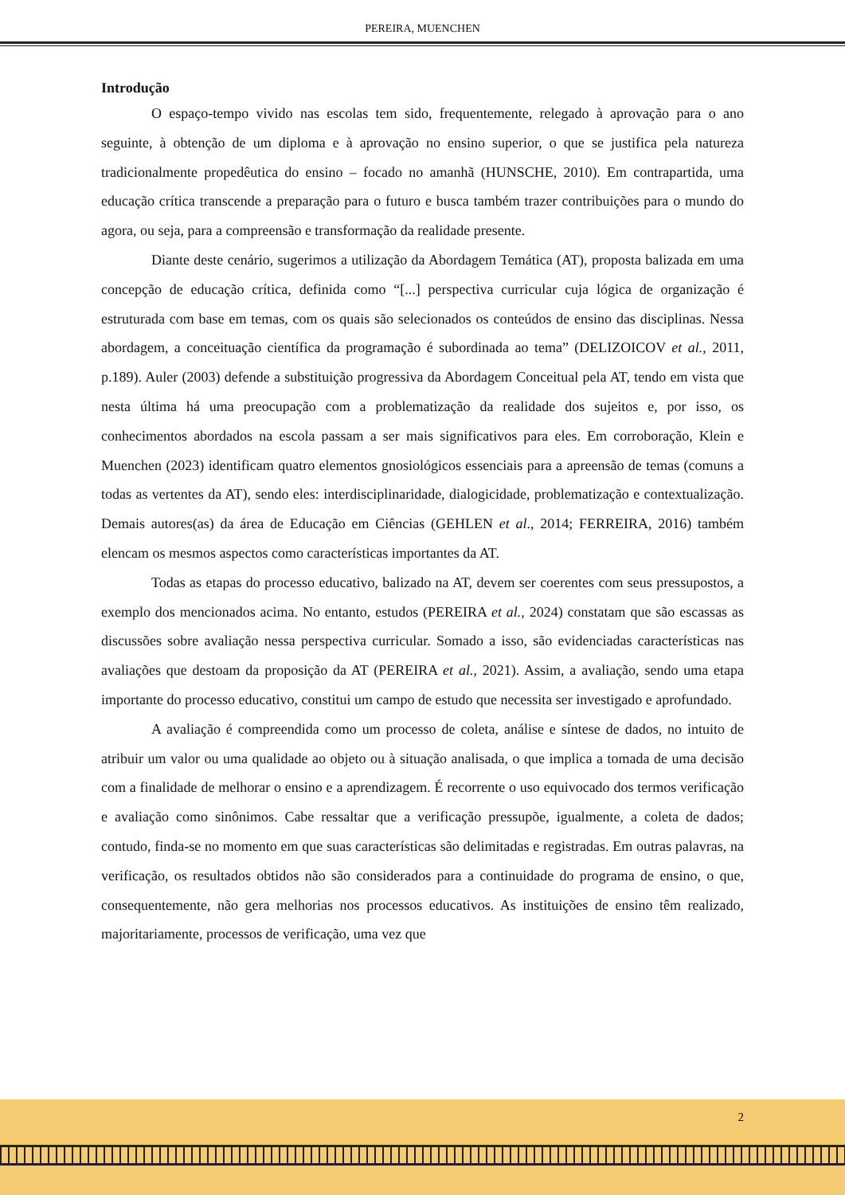PEREIRA, MUENCHEN
Introdução
O espaço-tempo vivido nas escolas tem sido, frequentemente, relegado à aprovação para o ano seguinte, à obtenção de um diploma e à aprovação no ensino superior, o que se justifica pela natureza tradicionalmente propedêutica do ensino – focado no amanhã (HUNSCHE, 2010). Em contrapartida, uma educação crítica transcende a preparação para o futuro e busca também trazer contribuições para o mundo do agora, ou seja, para a compreensão e transformação da realidade presente.
Diante deste cenário, sugerimos a utilização da Abordagem Temática (AT), proposta balizada em uma concepção de educação crítica, definida como “[...] perspectiva curricular cuja lógica de organização é estruturada com base em temas, com os quais são selecionados os conteúdos de ensino das disciplinas. Nessa abordagem, a conceituação científica da programação é subordinada ao tema” (DELIZOICOV et al., 2011, p.189). Auler (2003) defende a substituição progressiva da Abordagem Conceitual pela AT, tendo em vista que nesta última há uma preocupação com a problematização da realidade dos sujeitos e, por isso, os conhecimentos abordados na escola passam a ser mais significativos para eles. Em corroboração, Klein e Muenchen (2023) identificam quatro elementos gnosiológicos essenciais para a apreensão de temas (comuns a todas as vertentes da AT), sendo eles: interdisciplinaridade, dialogicidade, problematização e contextualização. Demais autores(as) da área de Educação em Ciências (GEHLEN et al., 2014; FERREIRA, 2016) também elencam os mesmos aspectos como características importantes da AT.
Todas as etapas do processo educativo, balizado na AT, devem ser coerentes com seus pressupostos, a exemplo dos mencionados acima. No entanto, estudos (PEREIRA et al., 2024) constatam que são escassas as discussões sobre avaliação nessa perspectiva curricular. Somado a isso, são evidenciadas características nas avaliações que destoam da proposição da AT (PEREIRA et al., 2021). Assim, a avaliação, sendo uma etapa importante do processo educativo, constitui um campo de estudo que necessita ser investigado e aprofundado.
A avaliação é compreendida como um processo de coleta, análise e síntese de dados, no intuito de atribuir um valor ou uma qualidade ao objeto ou à situação analisada, o que implica a tomada de uma decisão com a finalidade de melhorar o ensino e a aprendizagem. É recorrente o uso equivocado dos termos verificação e avaliação como sinônimos. Cabe ressaltar que a verificação pressupõe, igualmente, a coleta de dados; contudo, finda-se no momento em que suas características são delimitadas e registradas. Em outras palavras, na verificação, os resultados obtidos não são considerados para a continuidade do programa de ensino, o que, consequentemente, não gera melhorias nos processos educativos. As instituições de ensino têm realizado, majoritariamente, processos de verificação, uma vez que
2